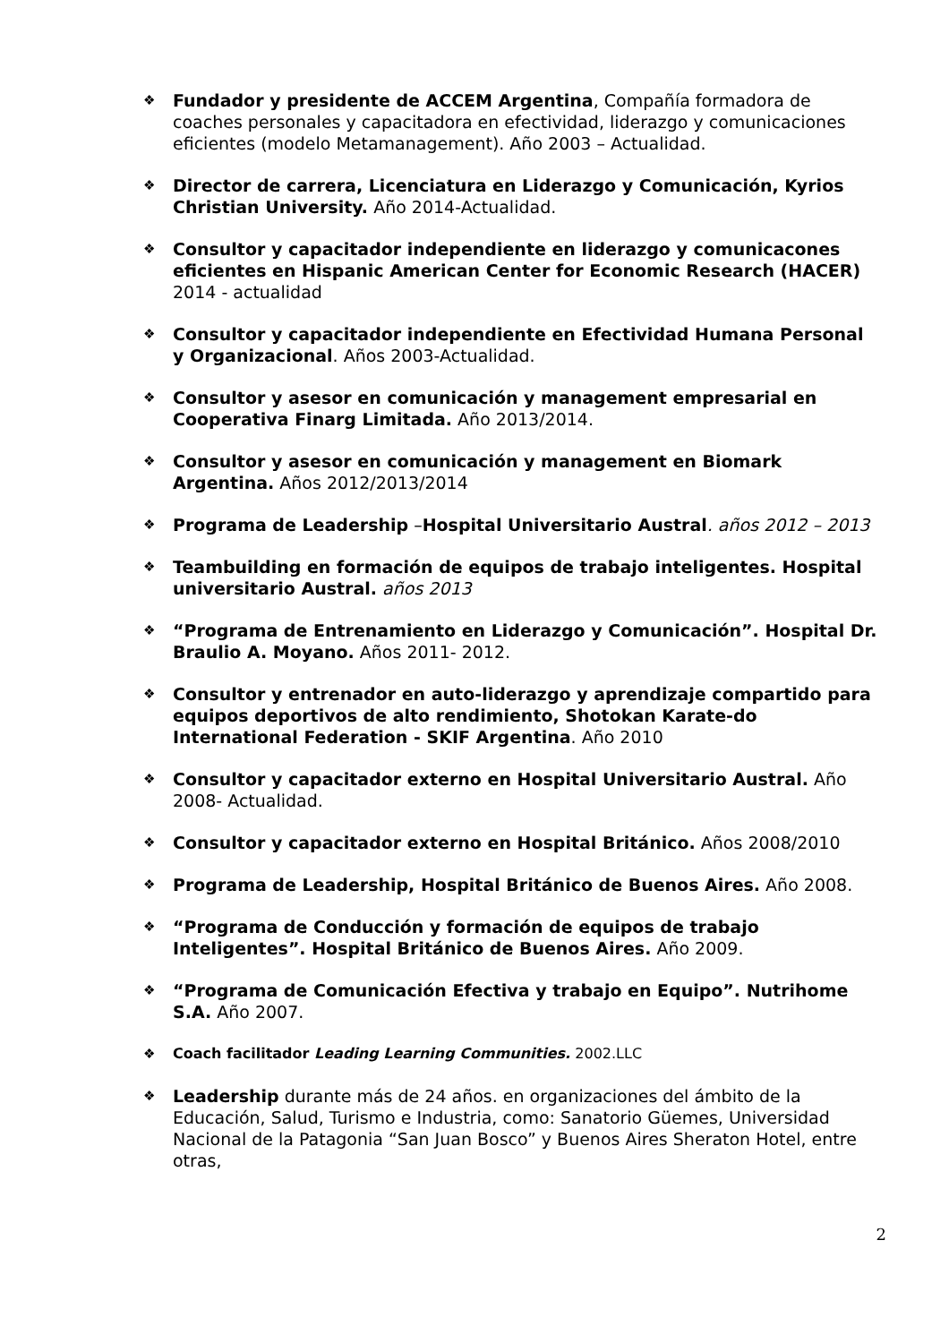❖
Fundador y presidente de ACCEM Argentina, Compañía formadora de coaches personales y capacitadora en efectividad, liderazgo y comunicaciones eficientes (modelo Metamanagement). Año 2003 – Actualidad.
❖
Director de carrera, Licenciatura en Liderazgo y Comunicación, Kyrios Christian University. Año 2014-Actualidad.
❖
Consultor y capacitador independiente en liderazgo y comunicacones eficientes en Hispanic American Center for Economic Research (HACER) 2014 - actualidad
❖
Consultor y capacitador independiente en Efectividad Humana Personal y Organizacional. Años 2003-Actualidad.
❖
Consultor y asesor en comunicación y management empresarial en Cooperativa Finarg Limitada. Año 2013/2014.
❖
Consultor y asesor en comunicación y management en Biomark Argentina. Años 2012/2013/2014
❖
Programa de Leadership –Hospital Universitario Austral. años 2012 – 2013
❖
Teambuilding en formación de equipos de trabajo inteligentes. Hospital universitario Austral. años 2013
❖
“Programa de Entrenamiento en Liderazgo y Comunicación”. Hospital Dr. Braulio A. Moyano. Años 2011- 2012.
❖
Consultor y entrenador en auto-liderazgo y aprendizaje compartido para equipos deportivos de alto rendimiento, Shotokan Karate-do International Federation - SKIF Argentina. Año 2010
❖
Consultor y capacitador externo en Hospital Universitario Austral. Año 2008- Actualidad.
❖
Consultor y capacitador externo en Hospital Británico. Años 2008/2010
❖
Programa de Leadership, Hospital Británico de Buenos Aires. Año 2008.
❖
“Programa de Conducción y formación de equipos de trabajo Inteligentes”. Hospital Británico de Buenos Aires. Año 2009.
❖
“Programa de Comunicación Efectiva y trabajo en Equipo”. Nutrihome S.A. Año 2007.
❖ Coach facilitador Leading Learning Communities. 2002.LLC
❖
Leadership durante más de 24 años. en organizaciones del ámbito de la Educación, Salud, Turismo e Industria, como: Sanatorio Güemes, Universidad Nacional de la Patagonia “San Juan Bosco” y Buenos Aires Sheraton Hotel, entre otras,
2